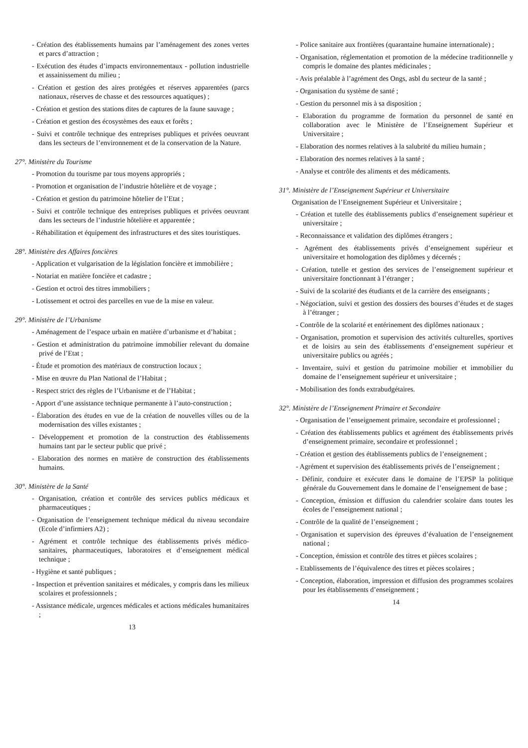- Création des établissements humains par l’aménagement des zones vertes et parcs d’attraction ;
- Exécution des études d’impacts environnementaux - pollution industrielle et assainissement du milieu ;
- Création et gestion des aires protégées et réserves apparentées (parcs nationaux, réserves de chasse et des ressources aquatiques) ;
- Création et gestion des stations dites de captures de la faune sauvage ;
- Création et gestion des écosystèmes des eaux et forêts ;
- Suivi et contrôle technique des entreprises publiques et privées oeuvrant dans les secteurs de l’environnement et de la conservation de la Nature.
27°. Ministère du Tourisme
- Promotion du tourisme par tous moyens appropriés ;
- Promotion et organisation de l’industrie hôtelière et de voyage ;
- Création et gestion du patrimoine hôtelier de l’Etat ;
- Suivi et contrôle technique des entreprises publiques et privées oeuvrant dans les secteurs de l’industrie hôtelière et apparentée ;
- Réhabilitation et équipement des infrastructures et des sites touristiques.
28°. Ministère des Affaires foncières
- Application et vulgarisation de la législation foncière et immobilière ;
- Notariat en matière foncière et cadastre ;
- Gestion et octroi des titres immobiliers ;
- Lotissement et octroi des parcelles en vue de la mise en valeur.
29°. Ministère de l’Urbanisme
- Aménagement de l’espace urbain en matière d’urbanisme et d’habitat ;
- Gestion et administration du patrimoine immobilier relevant du domaine privé de l’Etat ;
- Étude et promotion des matériaux de construction locaux ;
- Mise en œuvre du Plan National de l’Habitat ;
- Respect strict des règles de l’Urbanisme et de l’Habitat ;
- Apport d’une assistance technique permanente à l’auto-construction ;
- Élaboration des études en vue de la création de nouvelles villes ou de la modernisation des villes existantes ;
- Développement et promotion de la construction des établissements humains tant par le secteur public que privé ;
- Elaboration des normes en matière de construction des établissements humains.
30°. Ministère de la Santé
- Organisation, création et contrôle des services publics médicaux et pharmaceutiques ;
- Organisation de l’enseignement technique médical du niveau secondaire (Ecole d’infirmiers A2) ;
- Agrément et contrôle technique des établissements privés médico-sanitaires, pharmaceutiques, laboratoires et d’enseignement médical technique ;
- Hygiène et santé publiques ;
- Inspection et prévention sanitaires et médicales, y compris dans les milieux scolaires et professionnels ;
- Assistance médicale, urgences médicales et actions médicales humanitaires ;
13
- Police sanitaire aux frontières (quarantaine humaine internationale) ;
- Organisation, réglementation et promotion de la médecine traditionnelle y compris le domaine des plantes médicinales ;
- Avis préalable à l’agrément des Ongs, asbl du secteur de la santé ;
- Organisation du système de santé ;
- Gestion du personnel mis à sa disposition ;
- Elaboration du programme de formation du personnel de santé en collaboration avec le Ministère de l’Enseignement Supérieur et Universitaire ;
- Elaboration des normes relatives à la salubrité du milieu humain ;
- Elaboration des normes relatives à la santé ;
- Analyse et contrôle des aliments et des médicaments.
31°. Ministère de l’Enseignement Supérieur et Universitaire
Organisation de l’Enseignement Supérieur et Universitaire ;
- Création et tutelle des établissements publics d’enseignement supérieur et universitaire ;
- Reconnaissance et validation des diplômes étrangers ;
- Agrément des établissements privés d’enseignement supérieur et universitaire et homologation des diplômes y décernés ;
- Création, tutelle et gestion des services de l’enseignement supérieur et universitaire fonctionnant à l’étranger ;
- Suivi de la scolarité des étudiants et de la carrière des enseignants ;
- Négociation, suivi et gestion des dossiers des bourses d’études et de stages à l’étranger ;
- Contrôle de la scolarité et entérinement des diplômes nationaux ;
- Organisation, promotion et supervision des activités culturelles, sportives et de loisirs au sein des établissements d’enseignement supérieur et universitaire publics ou agréés ;
- Inventaire, suivi et gestion du patrimoine mobilier et immobilier du domaine de l’enseignement supérieur et universitaire ;
- Mobilisation des fonds extrabudgétaires.
32°. Ministère de l’Enseignement Primaire et Secondaire
- Organisation de l’enseignement primaire, secondaire et professionnel ;
- Création des établissements publics et agrément des établissements privés d’enseignement primaire, secondaire et professionnel ;
- Création et gestion des établissements publics de l’enseignement ;
- Agrément et supervision des établissements privés de l’enseignement ;
- Définir, conduire et exécuter dans le domaine de l’EPSP la politique générale du Gouvernement dans le domaine de l’enseignement de base ;
- Conception, émission et diffusion du calendrier scolaire dans toutes les écoles de l’enseignement national ;
- Contrôle de la qualité de l’enseignement ;
- Organisation et supervision des épreuves d’évaluation de l’enseignement national ;
- Conception, émission et contrôle des titres et pièces scolaires ;
- Etablissements de l’équivalence des titres et pièces scolaires ;
- Conception, élaboration, impression et diffusion des programmes scolaires pour les établissements d’enseignement ;
14